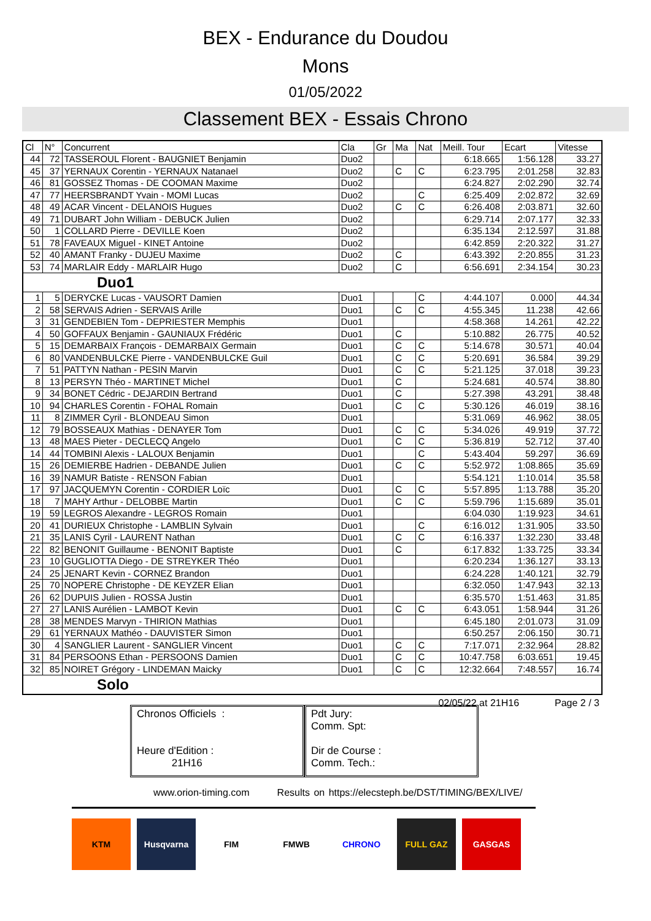BEX - Endurance du Doudou
Mons
01/05/2022
Classement BEX - Essais Chrono
| Cl | N° | Concurrent | Cla | Gr | Ma | Nat | Meill. Tour | Ecart | Vitesse |
| --- | --- | --- | --- | --- | --- | --- | --- | --- | --- |
| 44 | 72 | TASSEROUL Florent - BAUGNIET Benjamin | Duo2 | | | | 6:18.665 | 1:56.128 | 33.27 |
| 45 | 37 | YERNAUX Corentin - YERNAUX Natanael | Duo2 | | C | C | 6:23.795 | 2:01.258 | 32.83 |
| 46 | 81 | GOSSEZ Thomas - DE COOMAN Maxime | Duo2 | | | | 6:24.827 | 2:02.290 | 32.74 |
| 47 | 77 | HEERSBRANDT Yvain - MOMI Lucas | Duo2 | | | C | 6:25.409 | 2:02.872 | 32.69 |
| 48 | 49 | ACAR Vincent - DELANOIS Hugues | Duo2 | | C | C | 6:26.408 | 2:03.871 | 32.60 |
| 49 | 71 | DUBART John William - DEBUCK Julien | Duo2 | | | | 6:29.714 | 2:07.177 | 32.33 |
| 50 | 1 | COLLARD Pierre - DEVILLE Koen | Duo2 | | | | 6:35.134 | 2:12.597 | 31.88 |
| 51 | 78 | FAVEAUX Miguel - KINET Antoine | Duo2 | | | | 6:42.859 | 2:20.322 | 31.27 |
| 52 | 40 | AMANT Franky - DUJEU Maxime | Duo2 | | C | | 6:43.392 | 2:20.855 | 31.23 |
| 53 | 74 | MARLAIR Eddy - MARLAIR Hugo | Duo2 | | C | | 6:56.691 | 2:34.154 | 30.23 |
| Duo1 | | | | | | | | | |
| 1 | 5 | DERYCKE Lucas - VAUSORT Damien | Duo1 | | | C | 4:44.107 | 0.000 | 44.34 |
| 2 | 58 | SERVAIS Adrien - SERVAIS Arille | Duo1 | | C | C | 4:55.345 | 11.238 | 42.66 |
| 3 | 31 | GENDEBIEN Tom - DEPRIESTER Memphis | Duo1 | | | | 4:58.368 | 14.261 | 42.22 |
| 4 | 50 | GOFFAUX Benjamin - GAUNIAUX Frédéric | Duo1 | | C | | 5:10.882 | 26.775 | 40.52 |
| 5 | 15 | DEMARBAIX François - DEMARBAIX Germain | Duo1 | | C | C | 5:14.678 | 30.571 | 40.04 |
| 6 | 80 | VANDENBULCKE Pierre - VANDENBULCKE Guil | Duo1 | | C | C | 5:20.691 | 36.584 | 39.29 |
| 7 | 51 | PATTYN Nathan - PESIN Marvin | Duo1 | | C | C | 5:21.125 | 37.018 | 39.23 |
| 8 | 13 | PERSYN Théo - MARTINET Michel | Duo1 | | C | | 5:24.681 | 40.574 | 38.80 |
| 9 | 34 | BONET Cédric - DEJARDIN Bertrand | Duo1 | | C | | 5:27.398 | 43.291 | 38.48 |
| 10 | 94 | CHARLES Corentin - FOHAL Romain | Duo1 | | C | C | 5:30.126 | 46.019 | 38.16 |
| 11 | 8 | ZIMMER Cyril - BLONDEAU Simon | Duo1 | | | | 5:31.069 | 46.962 | 38.05 |
| 12 | 79 | BOSSEAUX Mathias - DENAYER Tom | Duo1 | | C | C | 5:34.026 | 49.919 | 37.72 |
| 13 | 48 | MAES Pieter - DECLECQ Angelo | Duo1 | | C | C | 5:36.819 | 52.712 | 37.40 |
| 14 | 44 | TOMBINI Alexis - LALOUX Benjamin | Duo1 | | | C | 5:43.404 | 59.297 | 36.69 |
| 15 | 26 | DEMIERBE Hadrien - DEBANDE Julien | Duo1 | | C | C | 5:52.972 | 1:08.865 | 35.69 |
| 16 | 39 | NAMUR Batiste - RENSON Fabian | Duo1 | | | | 5:54.121 | 1:10.014 | 35.58 |
| 17 | 97 | JACQUEMYN Corentin - CORDIER Loïc | Duo1 | | C | C | 5:57.895 | 1:13.788 | 35.20 |
| 18 | 7 | MAHY Arthur - DELOBBE Martin | Duo1 | | C | C | 5:59.796 | 1:15.689 | 35.01 |
| 19 | 59 | LEGROS Alexandre - LEGROS Romain | Duo1 | | | | 6:04.030 | 1:19.923 | 34.61 |
| 20 | 41 | DURIEUX Christophe - LAMBLIN Sylvain | Duo1 | | | C | 6:16.012 | 1:31.905 | 33.50 |
| 21 | 35 | LANIS Cyril - LAURENT Nathan | Duo1 | | C | C | 6:16.337 | 1:32.230 | 33.48 |
| 22 | 82 | BENONIT Guillaume - BENONIT Baptiste | Duo1 | | C | | 6:17.832 | 1:33.725 | 33.34 |
| 23 | 10 | GUGLIOTTA Diego - DE STREYKER Théo | Duo1 | | | | 6:20.234 | 1:36.127 | 33.13 |
| 24 | 25 | JENART Kevin - CORNEZ Brandon | Duo1 | | | | 6:24.228 | 1:40.121 | 32.79 |
| 25 | 70 | NOPERE Christophe - DE KEYZER Elian | Duo1 | | | | 6:32.050 | 1:47.943 | 32.13 |
| 26 | 62 | DUPUIS Julien - ROSSA Justin | Duo1 | | | | 6:35.570 | 1:51.463 | 31.85 |
| 27 | 27 | LANIS Aurélien - LAMBOT Kevin | Duo1 | | C | C | 6:43.051 | 1:58.944 | 31.26 |
| 28 | 38 | MENDES Marvyn - THIRION Mathias | Duo1 | | | | 6:45.180 | 2:01.073 | 31.09 |
| 29 | 61 | YERNAUX Mathéo - DAUVISTER Simon | Duo1 | | | | 6:50.257 | 2:06.150 | 30.71 |
| 30 | 4 | SANGLIER Laurent - SANGLIER Vincent | Duo1 | | C | C | 7:17.071 | 2:32.964 | 28.82 |
| 31 | 84 | PERSOONS Ethan - PERSOONS Damien | Duo1 | | C | C | 10:47.758 | 6:03.651 | 19.45 |
| 32 | 85 | NOIRET Grégory - LINDEMAN Maicky | Duo1 | | C | C | 12:32.664 | 7:48.557 | 16.74 |
| Solo | | | | | | | | | |
02/05/22 at 21H16 Page 2 / 3
Chronos Officiels :
Heure d'Edition :
21H16
Pdt Jury:
Comm. Spt:
Dir de Course :
Comm. Tech.:
www.orion-timing.com Results on https://elecsteph.be/DST/TIMING/BEX/LIVE/
KTM Husqvarna FIM FMWB CHRONO FULL GAZ GASGAS